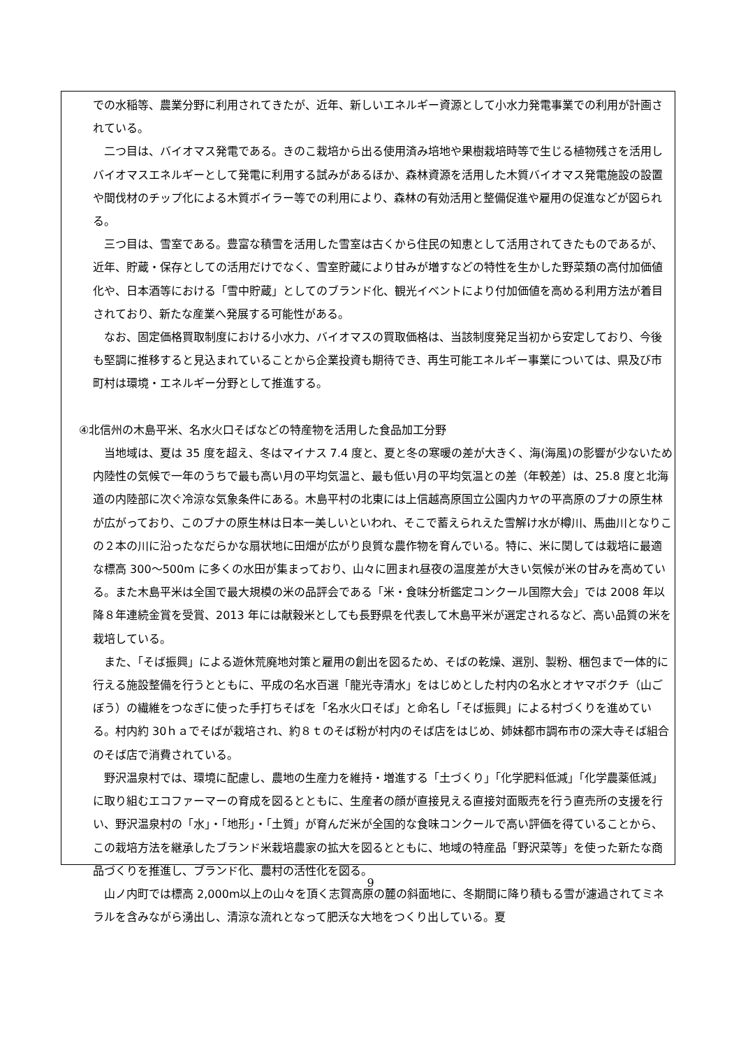での水稲等、農業分野に利用されてきたが、近年、新しいエネルギー資源として小水力発電事業での利用が計画されている。
二つ目は、バイオマス発電である。きのこ栽培から出る使用済み培地や果樹栽培時等で生じる植物残さを活用しバイオマスエネルギーとして発電に利用する試みがあるほか、森林資源を活用した木質バイオマス発電施設の設置や間伐材のチップ化による木質ボイラー等での利用により、森林の有効活用と整備促進や雇用の促進などが図られる。
三つ目は、雪室である。豊富な積雪を活用した雪室は古くから住民の知恵として活用されてきたものであるが、近年、貯蔵・保存としての活用だけでなく、雪室貯蔵により甘みが増すなどの特性を生かした野菜類の高付加価値化や、日本酒等における「雪中貯蔵」としてのブランド化、観光イベントにより付加価値を高める利用方法が着目されており、新たな産業へ発展する可能性がある。
なお、固定価格買取制度における小水力、バイオマスの買取価格は、当該制度発足当初から安定しており、今後も堅調に推移すると見込まれていることから企業投資も期待でき、再生可能エネルギー事業については、県及び市町村は環境・エネルギー分野として推進する。
④北信州の木島平米、名水火口そばなどの特産物を活用した食品加工分野
当地域は、夏は 35 度を超え、冬はマイナス 7.4 度と、夏と冬の寒暖の差が大きく、海(海風)の影響が少ないため内陸性の気候で一年のうちで最も高い月の平均気温と、最も低い月の平均気温との差（年較差）は、25.8 度と北海道の内陸部に次ぐ冷涼な気象条件にある。木島平村の北東には上信越高原国立公園内カヤの平高原のブナの原生林が広がっており、このブナの原生林は日本一美しいといわれ、そこで蓄えられえた雪解け水が樽川、馬曲川となりこの２本の川に沿ったなだらかな扇状地に田畑が広がり良質な農作物を育んでいる。特に、米に関しては栽培に最適な標高 300～500m に多くの水田が集まっており、山々に囲まれ昼夜の温度差が大きい気候が米の甘みを高めている。また木島平米は全国で最大規模の米の品評会である「米・食味分析鑑定コンクール国際大会」では 2008 年以降８年連続金賞を受賞、2013 年には献穀米としても長野県を代表して木島平米が選定されるなど、高い品質の米を栽培している。
また、「そば振興」による遊休荒廃地対策と雇用の創出を図るため、そばの乾燥、選別、製粉、梱包まで一体的に行える施設整備を行うとともに、平成の名水百選「龍光寺清水」をはじめとした村内の名水とオヤマボクチ（山ごぼう）の繊維をつなぎに使った手打ちそばを「名水火口そば」と命名し「そば振興」による村づくりを進めている。村内約 30ｈａでそばが栽培され、約８ｔのそば粉が村内のそば店をはじめ、姉妹都市調布市の深大寺そば組合のそば店で消費されている。
野沢温泉村では、環境に配慮し、農地の生産力を維持・増進する「土づくり」「化学肥料低減」「化学農薬低減」に取り組むエコファーマーの育成を図るとともに、生産者の顔が直接見える直接対面販売を行う直売所の支援を行い、野沢温泉村の「水」・「地形」・「土質」が育んだ米が全国的な食味コンクールで高い評価を得ていることから、この栽培方法を継承したブランド米栽培農家の拡大を図るとともに、地域の特産品「野沢菜等」を使った新たな商品づくりを推進し、ブランド化、農村の活性化を図る。
山ノ内町では標高 2,000m以上の山々を頂く志賀高原の麓の斜面地に、冬期間に降り積もる雪が濾過されてミネラルを含みながら湧出し、清涼な流れとなって肥沃な大地をつくり出している。夏
9